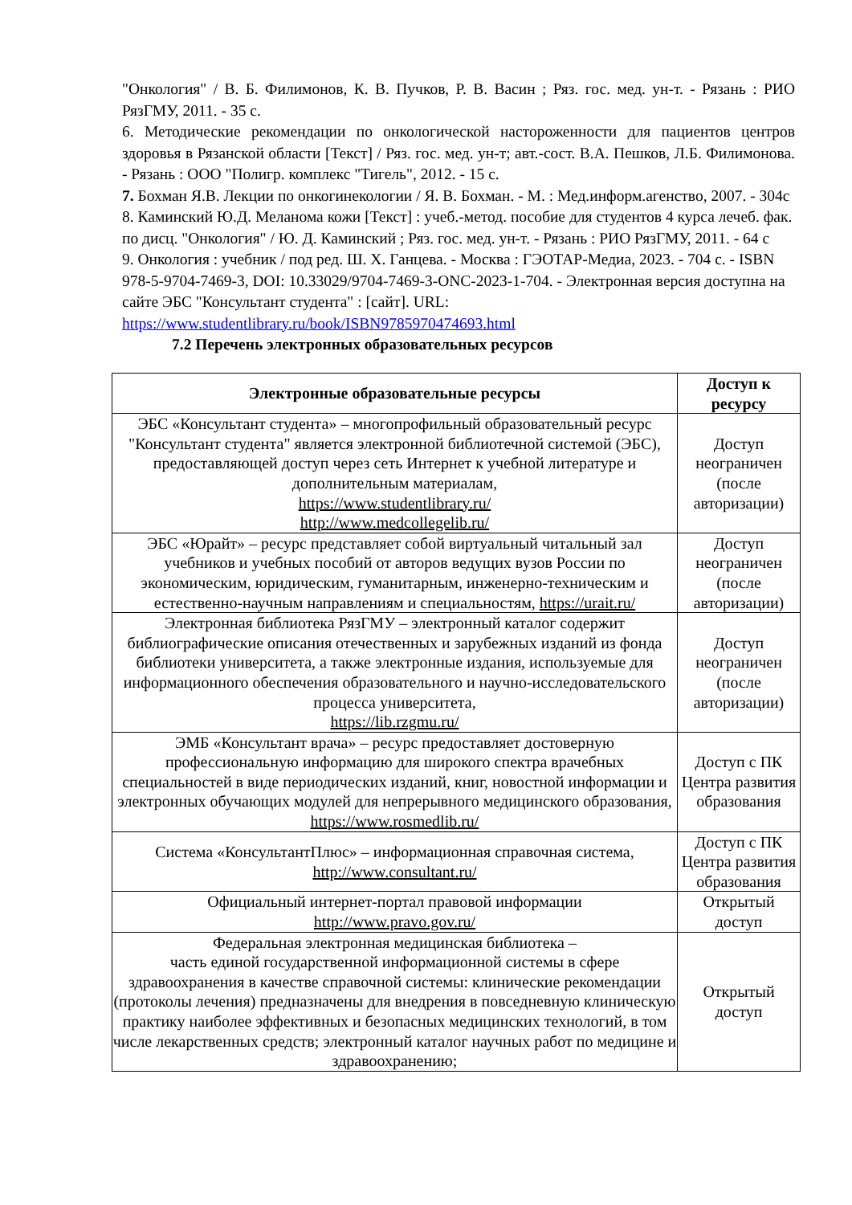"Онкология" / В. Б. Филимонов, К. В. Пучков, Р. В. Васин ; Ряз. гос. мед. ун-т. - Рязань : РИО РязГМУ, 2011. - 35 с.
6. Методические рекомендации по онкологической настороженности для пациентов центров здоровья в Рязанской области [Текст] / Ряз. гос. мед. ун-т; авт.-сост. В.А. Пешков, Л.Б. Филимонова. - Рязань : ООО "Полигр. комплекс "Тигель", 2012. - 15 с.
7. Бохман Я.В. Лекции по онкогинекологии / Я. В. Бохман. - М. : Мед.информ.агенство, 2007. - 304с
8. Каминский Ю.Д. Меланома кожи [Текст] : учеб.-метод. пособие для студентов 4 курса лечеб. фак. по дисц. "Онкология" / Ю. Д. Каминский ; Ряз. гос. мед. ун-т. - Рязань : РИО РязГМУ, 2011. - 64 с
9. Онкология : учебник / под ред. Ш. Х. Ганцева. - Москва : ГЭОТАР-Медиа, 2023. - 704 с. - ISBN 978-5-9704-7469-3, DOI: 10.33029/9704-7469-3-ONC-2023-1-704. - Электронная версия доступна на сайте ЭБС "Консультант студента" : [сайт]. URL: https://www.studentlibrary.ru/book/ISBN9785970474693.html
7.2 Перечень электронных образовательных ресурсов
| Электронные образовательные ресурсы | Доступ к ресурсу |
| --- | --- |
| ЭБС «Консультант студента» – многопрофильный образовательный ресурс "Консультант студента" является электронной библиотечной системой (ЭБС), предоставляющей доступ через сеть Интернет к учебной литературе и дополнительным материалам, https://www.studentlibrary.ru/ http://www.medcollegelib.ru/ | Доступ неограничен (после авторизации) |
| ЭБС «Юрайт» – ресурс представляет собой виртуальный читальный зал учебников и учебных пособий от авторов ведущих вузов России по экономическим, юридическим, гуманитарным, инженерно-техническим и естественно-научным направлениям и специальностям, https://urait.ru/ | Доступ неограничен (после авторизации) |
| Электронная библиотека РязГМУ – электронный каталог содержит библиографические описания отечественных и зарубежных изданий из фонда библиотеки университета, а также электронные издания, используемые для информационного обеспечения образовательного и научно-исследовательского процесса университета, https://lib.rzgmu.ru/ | Доступ неограничен (после авторизации) |
| ЭМБ «Консультант врача» – ресурс предоставляет достоверную профессиональную информацию для широкого спектра врачебных специальностей в виде периодических изданий, книг, новостной информации и электронных обучающих модулей для непрерывного медицинского образования, https://www.rosmedlib.ru/ | Доступ с ПК Центра развития образования |
| Система «КонсультантПлюс» – информационная справочная система, http://www.consultant.ru/ | Доступ с ПК Центра развития образования |
| Официальный интернет-портал правовой информации http://www.pravo.gov.ru/ | Открытый доступ |
| Федеральная электронная медицинская библиотека – часть единой государственной информационной системы в сфере здравоохранения в качестве справочной системы: клинические рекомендации (протоколы лечения) предназначены для внедрения в повседневную клиническую практику наиболее эффективных и безопасных медицинских технологий, в том числе лекарственных средств; электронный каталог научных работ по медицине и здравоохранению; | Открытый доступ |